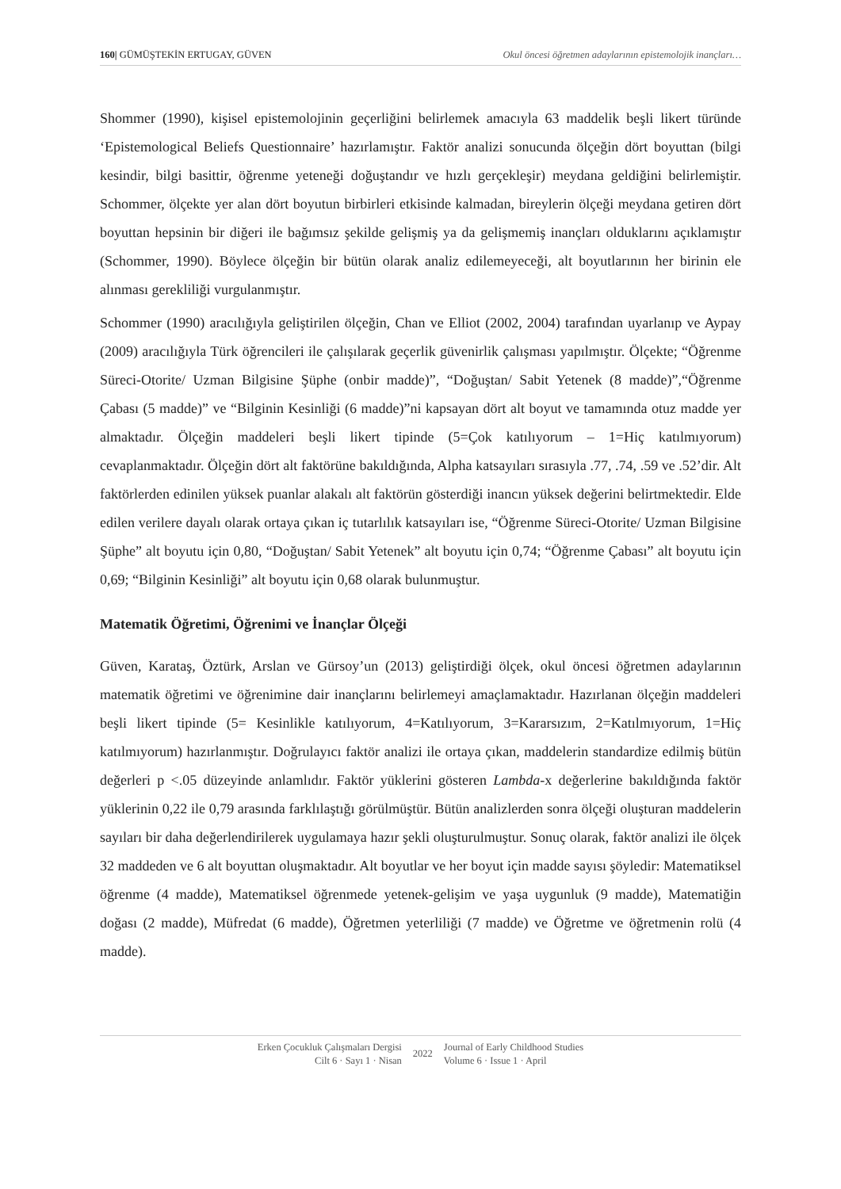160| GÜMÜŞTEKİN ERTUGAY, GÜVEN Okul öncesi öğretmen adaylarının epistemolojik inançları…
Shommer (1990), kişisel epistemolojinin geçerliğini belirlemek amacıyla 63 maddelik beşli likert türünde ‘Epistemological Beliefs Questionnaire’ hazırlamıştır. Faktör analizi sonucunda ölçeğin dört boyuttan (bilgi kesindir, bilgi basittir, öğrenme yeteneği doğuştandır ve hızlı gerçekleşir) meydana geldiğini belirlemiştir. Schommer, ölçekte yer alan dört boyutun birbirleri etkisinde kalmadan, bireylerin ölçeği meydana getiren dört boyuttan hepsinin bir diğeri ile bağımsız şekilde gelişmiş ya da gelişmemiş inançları olduklarını açıklamıştır (Schommer, 1990). Böylece ölçeğin bir bütün olarak analiz edilemeyeceği, alt boyutlarının her birinin ele alınması gerekliliği vurgulanmıştır.
Schommer (1990) aracılığıyla geliştirilen ölçeğin, Chan ve Elliot (2002, 2004) tarafından uyarlanıp ve Aypay (2009) aracılığıyla Türk öğrencileri ile çalışılarak geçerlik güvenirlik çalışması yapılmıştır. Ölçekte; “Öğrenme Süreci-Otorite/ Uzman Bilgisine Şüphe (onbir madde)”, “Doğuştan/ Sabit Yetenek (8 madde)”,“Öğrenme Çabası (5 madde)” ve “Bilginin Kesinliği (6 madde)”ni kapsayan dört alt boyut ve tamamında otuz madde yer almaktadır. Ölçeğin maddeleri beşli likert tipinde (5=Çok katılıyorum – 1=Hiç katılmıyorum) cevaplanmaktadır. Ölçeğin dört alt faktörüne bakıldığında, Alpha katsayıları sırasıyla .77, .74, .59 ve .52’dir. Alt faktörlerden edinilen yüksek puanlar alakalı alt faktörün gösterdiği inancın yüksek değerini belirtmektedir. Elde edilen verilere dayalı olarak ortaya çıkan iç tutarlılık katsayıları ise, “Öğrenme Süreci-Otorite/ Uzman Bilgisine Şüphe” alt boyutu için 0,80, “Doğuştan/ Sabit Yetenek” alt boyutu için 0,74; “Öğrenme Çabası” alt boyutu için 0,69; “Bilginin Kesinliği” alt boyutu için 0,68 olarak bulunmuştur.
Matematik Öğretimi, Öğrenimi ve İnançlar Ölçeği
Güven, Karataş, Öztürk, Arslan ve Gürsoy’un (2013) geliştirdiği ölçek, okul öncesi öğretmen adaylarının matematik öğretimi ve öğrenimine dair inançlarını belirlemeyi amaçlamaktadır. Hazırlanan ölçeğin maddeleri beşli likert tipinde (5= Kesinlikle katılıyorum, 4=Katılıyorum, 3=Kararsızım, 2=Katılmıyorum, 1=Hiç katılmıyorum) hazırlanmıştır. Doğrulayıcı faktör analizi ile ortaya çıkan, maddelerin standardize edilmiş bütün değerleri p <.05 düzeyinde anlamlıdır. Faktör yüklerini gösteren Lambda-x değerlerine bakıldığında faktör yüklerinin 0,22 ile 0,79 arasında farklılaştığı görülmüştür. Bütün analizlerden sonra ölçeği oluşturan maddelerin sayıları bir daha değerlendirilerek uygulamaya hazır şekli oluşturulmuştur. Sonuç olarak, faktör analizi ile ölçek 32 maddeden ve 6 alt boyuttan oluşmaktadır. Alt boyutlar ve her boyut için madde sayısı şöyledir: Matematiksel öğrenme (4 madde), Matematiksel öğrenmede yetenek-gelişim ve yaşa uygunluk (9 madde), Matematiğin doğası (2 madde), Müfredat (6 madde), Öğretmen yeterliliği (7 madde) ve Öğretme ve öğretmenin rolü (4 madde).
Erken Çocukluk Çalışmaları Dergisi
Cilt 6 · Sayı 1 · Nisan
2022
Journal of Early Childhood Studies
Volume 6 · Issue 1 · April